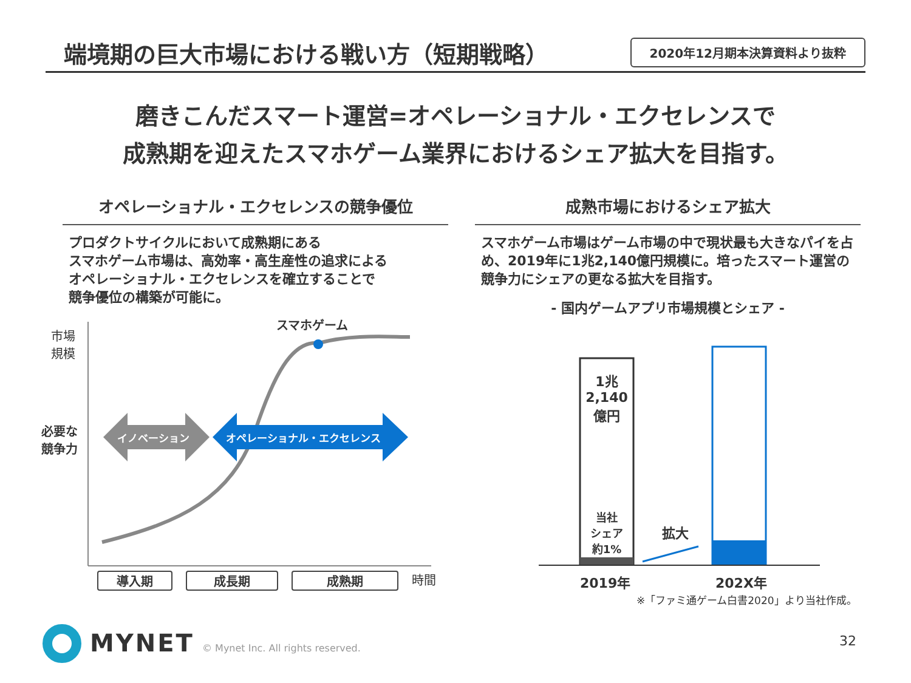端境期の巨大市場における戦い方（短期戦略）
2020年12月期本決算資料より抜粋
磨きこんだスマート運営=オペレーショナル・エクセレンスで
成熟期を迎えたスマホゲーム業界におけるシェア拡大を目指す。
オペレーショナル・エクセレンスの競争優位
プロダクトサイクルにおいて成熟期にある
スマホゲーム市場は、高効率・高生産性の追求による
オペレーショナル・エクセレンスを確立することで
競争優位の構築が可能に。
成熟市場におけるシェア拡大
スマホゲーム市場はゲーム市場の中で現状最も大きなパイを占め、2019年に1兆2,140億円規模に。培ったスマート運営の競争力にシェアの更なる拡大を目指す。
- 国内ゲームアプリ市場規模とシェア -
スマホゲーム
市場
規模
必要な
競争力
イノベーション オペレーショナル・エクセレンス
導入期 成長期 成熟期 時間
1兆
2,140
億円
当社
シェア
約1%
拡大
2019年 202X年
※「ファミ通ゲーム白書2020」より当社作成。
MYNET
© Mynet Inc. All rights reserved.
32